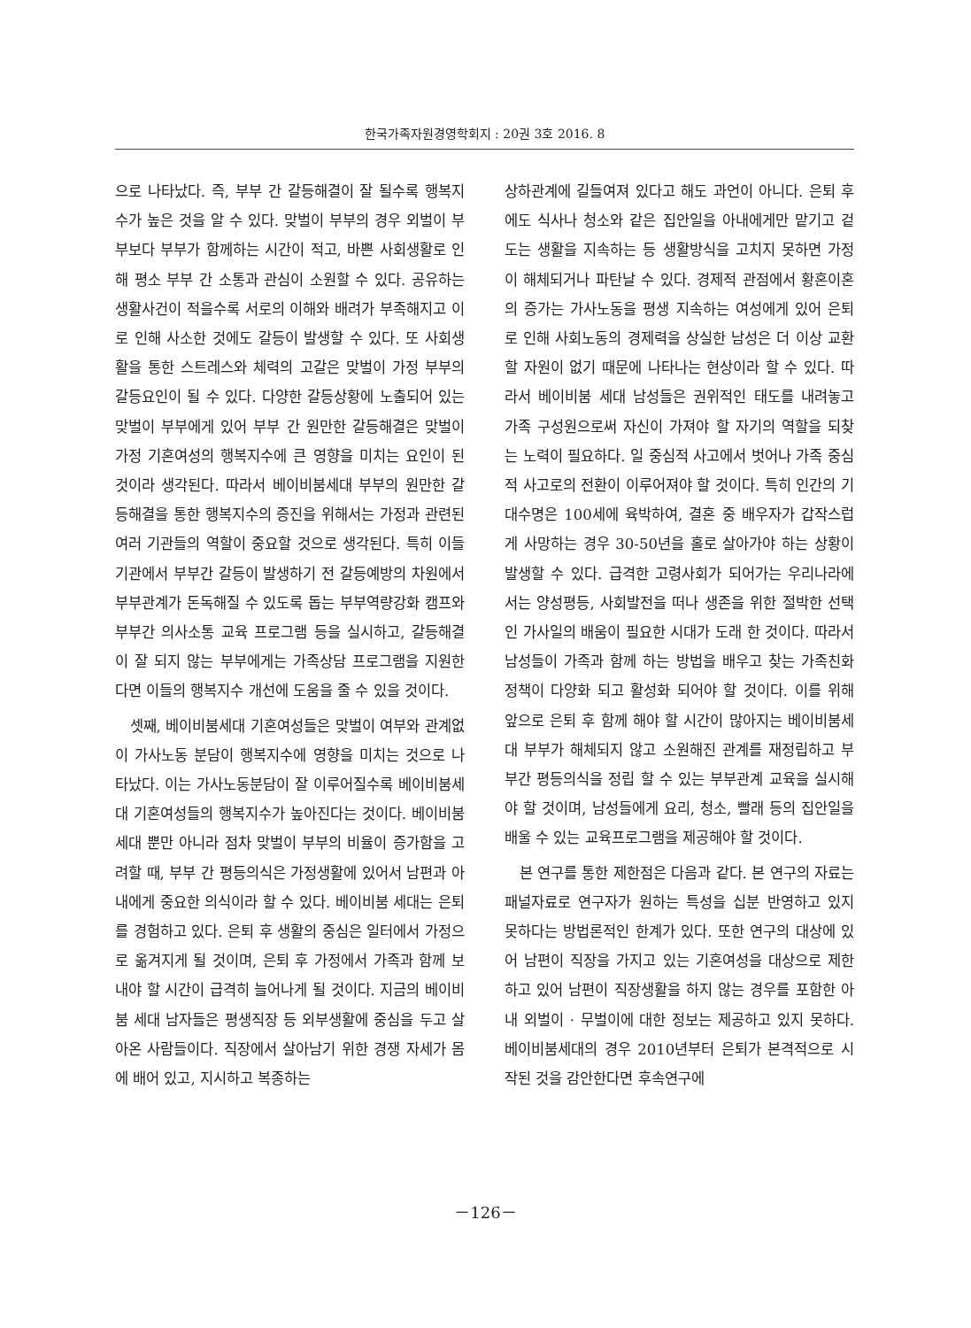한국가족자원경영학회지 : 20권 3호 2016. 8
으로 나타났다. 즉, 부부 간 갈등해결이 잘 될수록 행복지수가 높은 것을 알 수 있다. 맞벌이 부부의 경우 외벌이 부부보다 부부가 함께하는 시간이 적고, 바쁜 사회생활로 인해 평소 부부 간 소통과 관심이 소원할 수 있다. 공유하는 생활사건이 적을수록 서로의 이해와 배려가 부족해지고 이로 인해 사소한 것에도 갈등이 발생할 수 있다. 또 사회생활을 통한 스트레스와 체력의 고갈은 맞벌이 가정 부부의 갈등요인이 될 수 있다. 다양한 갈등상황에 노출되어 있는 맞벌이 부부에게 있어 부부 간 원만한 갈등해결은 맞벌이 가정 기혼여성의 행복지수에 큰 영향을 미치는 요인이 된 것이라 생각된다. 따라서 베이비붐세대 부부의 원만한 갈등해결을 통한 행복지수의 증진을 위해서는 가정과 관련된 여러 기관들의 역할이 중요할 것으로 생각된다. 특히 이들 기관에서 부부간 갈등이 발생하기 전 갈등예방의 차원에서 부부관계가 돈독해질 수 있도록 돕는 부부역량강화 캠프와 부부간 의사소통 교육 프로그램 등을 실시하고, 갈등해결이 잘 되지 않는 부부에게는 가족상담 프로그램을 지원한다면 이들의 행복지수 개선에 도움을 줄 수 있을 것이다.
셋째, 베이비붐세대 기혼여성들은 맞벌이 여부와 관계없이 가사노동 분담이 행복지수에 영향을 미치는 것으로 나타났다. 이는 가사노동분담이 잘 이루어질수록 베이비붐세대 기혼여성들의 행복지수가 높아진다는 것이다. 베이비붐세대 뿐만 아니라 점차 맞벌이 부부의 비율이 증가함을 고려할 때, 부부 간 평등의식은 가정생활에 있어서 남편과 아내에게 중요한 의식이라 할 수 있다. 베이비붐 세대는 은퇴를 경험하고 있다. 은퇴 후 생활의 중심은 일터에서 가정으로 옮겨지게 될 것이며, 은퇴 후 가정에서 가족과 함께 보내야 할 시간이 급격히 늘어나게 될 것이다. 지금의 베이비붐 세대 남자들은 평생직장 등 외부생활에 중심을 두고 살아온 사람들이다. 직장에서 살아남기 위한 경쟁 자세가 몸에 배어 있고, 지시하고 복종하는
상하관계에 길들여져 있다고 해도 과언이 아니다. 은퇴 후에도 식사나 청소와 같은 집안일을 아내에게만 맡기고 겉도는 생활을 지속하는 등 생활방식을 고치지 못하면 가정이 해체되거나 파탄날 수 있다. 경제적 관점에서 황혼이혼의 증가는 가사노동을 평생 지속하는 여성에게 있어 은퇴로 인해 사회노동의 경제력을 상실한 남성은 더 이상 교환할 자원이 없기 때문에 나타나는 현상이라 할 수 있다. 따라서 베이비붐 세대 남성들은 권위적인 태도를 내려놓고 가족 구성원으로써 자신이 가져야 할 자기의 역할을 되찾는 노력이 필요하다. 일 중심적 사고에서 벗어나 가족 중심적 사고로의 전환이 이루어져야 할 것이다. 특히 인간의 기대수명은 100세에 육박하여, 결혼 중 배우자가 갑작스럽게 사망하는 경우 30-50년을 홀로 살아가야 하는 상황이 발생할 수 있다. 급격한 고령사회가 되어가는 우리나라에서는 양성평등, 사회발전을 떠나 생존을 위한 절박한 선택인 가사일의 배움이 필요한 시대가 도래 한 것이다. 따라서 남성들이 가족과 함께 하는 방법을 배우고 찾는 가족친화정책이 다양화 되고 활성화 되어야 할 것이다. 이를 위해 앞으로 은퇴 후 함께 해야 할 시간이 많아지는 베이비붐세대 부부가 해체되지 않고 소원해진 관계를 재정립하고 부부간 평등의식을 정립 할 수 있는 부부관계 교육을 실시해야 할 것이며, 남성들에게 요리, 청소, 빨래 등의 집안일을 배울 수 있는 교육프로그램을 제공해야 할 것이다.
본 연구를 통한 제한점은 다음과 같다. 본 연구의 자료는 패널자료로 연구자가 원하는 특성을 십분 반영하고 있지 못하다는 방법론적인 한계가 있다. 또한 연구의 대상에 있어 남편이 직장을 가지고 있는 기혼여성을 대상으로 제한하고 있어 남편이 직장생활을 하지 않는 경우를 포함한 아내 외벌이 · 무벌이에 대한 정보는 제공하고 있지 못하다. 베이비붐세대의 경우 2010년부터 은퇴가 본격적으로 시작된 것을 감안한다면 후속연구에
－126－